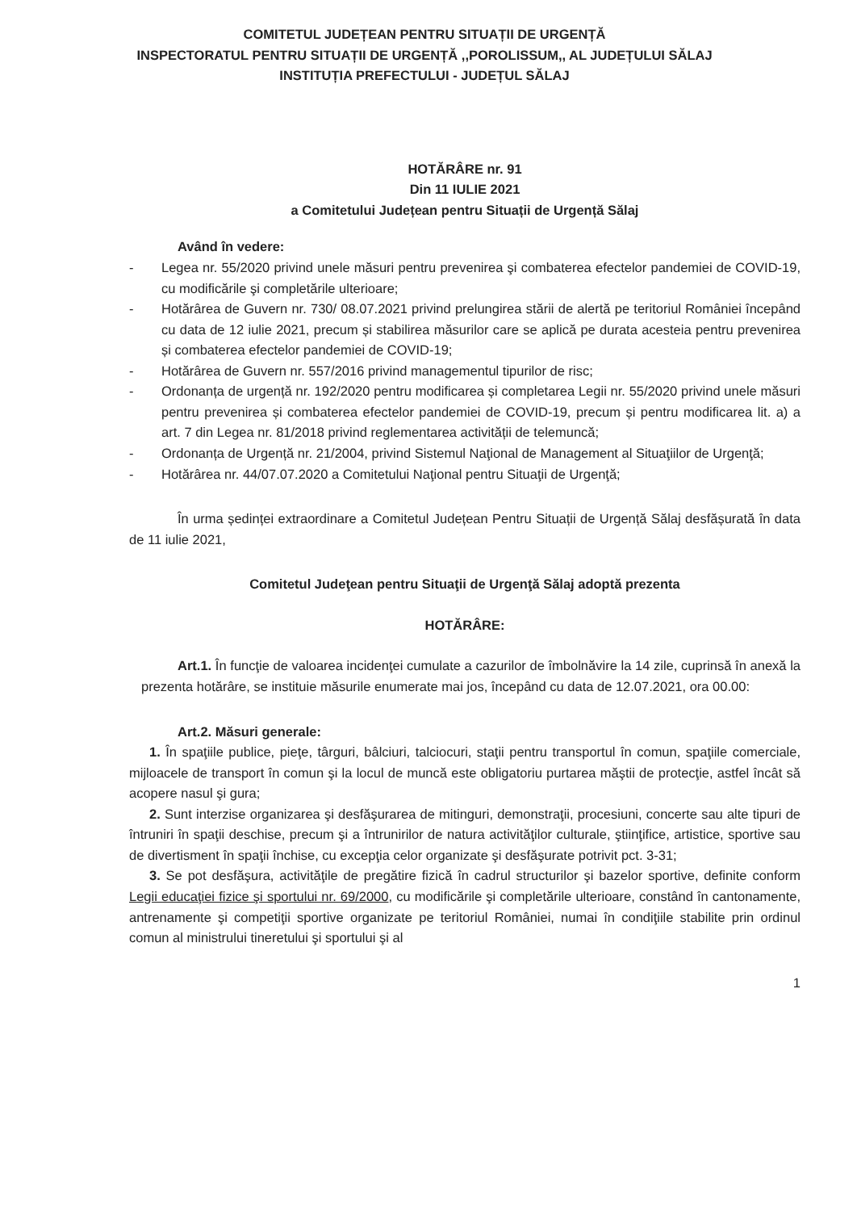COMITETUL JUDEȚEAN PENTRU SITUAȚII DE URGENȚĂ
INSPECTORATUL PENTRU SITUAȚII DE URGENȚĂ ,,POROLISSUM,, AL JUDEȚULUI SĂLAJ
INSTITUȚIA PREFECTULUI - JUDEȚUL SĂLAJ
HOTĂRÂRE nr. 91
Din 11 IULIE 2021
a Comitetului Județean pentru Situații de Urgență Sălaj
Având în vedere:
- Legea nr. 55/2020 privind unele măsuri pentru prevenirea şi combaterea efectelor pandemiei de COVID-19, cu modificările şi completările ulterioare;
- Hotărârea de Guvern nr. 730/ 08.07.2021 privind prelungirea stării de alertă pe teritoriul României începând cu data de 12 iulie 2021, precum și stabilirea măsurilor care se aplică pe durata acesteia pentru prevenirea și combaterea efectelor pandemiei de COVID-19;
- Hotărârea de Guvern nr. 557/2016 privind managementul tipurilor de risc;
- Ordonanța de urgență nr. 192/2020 pentru modificarea și completarea Legii nr. 55/2020 privind unele măsuri pentru prevenirea și combaterea efectelor pandemiei de COVID-19, precum și pentru modificarea lit. a) a art. 7 din Legea nr. 81/2018 privind reglementarea activității de telemuncă;
- Ordonanța de Urgență nr. 21/2004, privind Sistemul Naţional de Management al Situaţiilor de Urgenţă;
- Hotărârea nr. 44/07.07.2020 a Comitetului Naţional pentru Situaţii de Urgenţă;
În urma ședinței extraordinare a Comitetul Județean Pentru Situații de Urgență Sălaj desfășurată în data de 11 iulie 2021,
Comitetul Judeţean pentru Situaţii de Urgenţă Sălaj adoptă prezenta
HOTĂRÂRE:
Art.1. În funcţie de valoarea incidenţei cumulate a cazurilor de îmbolnăvire la 14 zile, cuprinsă în anexă la prezenta hotărâre, se instituie măsurile enumerate mai jos, începând cu data de 12.07.2021, ora 00.00:
Art.2. Măsuri generale:
1. În spaţiile publice, pieţe, târguri, bâlciuri, talciocuri, staţii pentru transportul în comun, spaţiile comerciale, mijloacele de transport în comun şi la locul de muncă este obligatoriu purtarea măştii de protecţie, astfel încât să acopere nasul şi gura;
2. Sunt interzise organizarea şi desfăşurarea de mitinguri, demonstraţii, procesiuni, concerte sau alte tipuri de întruniri în spaţii deschise, precum şi a întrunirilor de natura activităţilor culturale, ştiinţifice, artistice, sportive sau de divertisment în spaţii închise, cu excepţia celor organizate şi desfăşurate potrivit pct. 3-31;
3. Se pot desfăşura, activităţile de pregătire fizică în cadrul structurilor şi bazelor sportive, definite conform Legii educaţiei fizice şi sportului nr. 69/2000, cu modificările şi completările ulterioare, constând în cantonamente, antrenamente şi competiţii sportive organizate pe teritoriul României, numai în condiţiile stabilite prin ordinul comun al ministrului tineretului şi sportului şi al
1